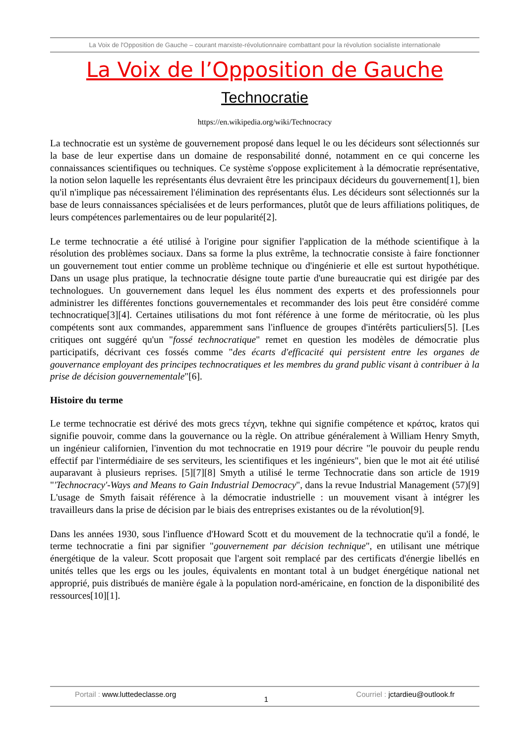La Voix de l'Opposition de Gauche – courant marxiste-révolutionnaire combattant pour la révolution socialiste internationale
La Voix de l’Opposition de Gauche
Technocratie
https://en.wikipedia.org/wiki/Technocracy
La technocratie est un système de gouvernement proposé dans lequel le ou les décideurs sont sélectionnés sur la base de leur expertise dans un domaine de responsabilité donné, notamment en ce qui concerne les connaissances scientifiques ou techniques. Ce système s'oppose explicitement à la démocratie représentative, la notion selon laquelle les représentants élus devraient être les principaux décideurs du gouvernement[1], bien qu'il n'implique pas nécessairement l'élimination des représentants élus. Les décideurs sont sélectionnés sur la base de leurs connaissances spécialisées et de leurs performances, plutôt que de leurs affiliations politiques, de leurs compétences parlementaires ou de leur popularité[2].
Le terme technocratie a été utilisé à l'origine pour signifier l'application de la méthode scientifique à la résolution des problèmes sociaux. Dans sa forme la plus extrême, la technocratie consiste à faire fonctionner un gouvernement tout entier comme un problème technique ou d'ingénierie et elle est surtout hypothétique. Dans un usage plus pratique, la technocratie désigne toute partie d'une bureaucratie qui est dirigée par des technologues. Un gouvernement dans lequel les élus nomment des experts et des professionnels pour administrer les différentes fonctions gouvernementales et recommander des lois peut être considéré comme technocratique[3][4]. Certaines utilisations du mot font référence à une forme de méritocratie, où les plus compétents sont aux commandes, apparemment sans l'influence de groupes d'intérêts particuliers[5]. [Les critiques ont suggéré qu'un "fossé technocratique" remet en question les modèles de démocratie plus participatifs, décrivant ces fossés comme "des écarts d'efficacité qui persistent entre les organes de gouvernance employant des principes technocratiques et les membres du grand public visant à contribuer à la prise de décision gouvernementale"[6].
Histoire du terme
Le terme technocratie est dérivé des mots grecs τέχνη, tekhne qui signifie compétence et κράτος, kratos qui signifie pouvoir, comme dans la gouvernance ou la règle. On attribue généralement à William Henry Smyth, un ingénieur californien, l'invention du mot technocratie en 1919 pour décrire "le pouvoir du peuple rendu effectif par l'intermédiaire de ses serviteurs, les scientifiques et les ingénieurs", bien que le mot ait été utilisé auparavant à plusieurs reprises. [5][7][8] Smyth a utilisé le terme Technocratie dans son article de 1919 "'Technocracy'-Ways and Means to Gain Industrial Democracy", dans la revue Industrial Management (57)[9] L'usage de Smyth faisait référence à la démocratie industrielle : un mouvement visant à intégrer les travailleurs dans la prise de décision par le biais des entreprises existantes ou de la révolution[9].
Dans les années 1930, sous l'influence d'Howard Scott et du mouvement de la technocratie qu'il a fondé, le terme technocratie a fini par signifier "gouvernement par décision technique", en utilisant une métrique énergétique de la valeur. Scott proposait que l'argent soit remplacé par des certificats d'énergie libellés en unités telles que les ergs ou les joules, équivalents en montant total à un budget énergétique national net approprié, puis distribués de manière égale à la population nord-américaine, en fonction de la disponibilité des ressources[10][1].
Portail : www.luttedeclasse.org
1
Courriel : jctardieu@outlook.fr